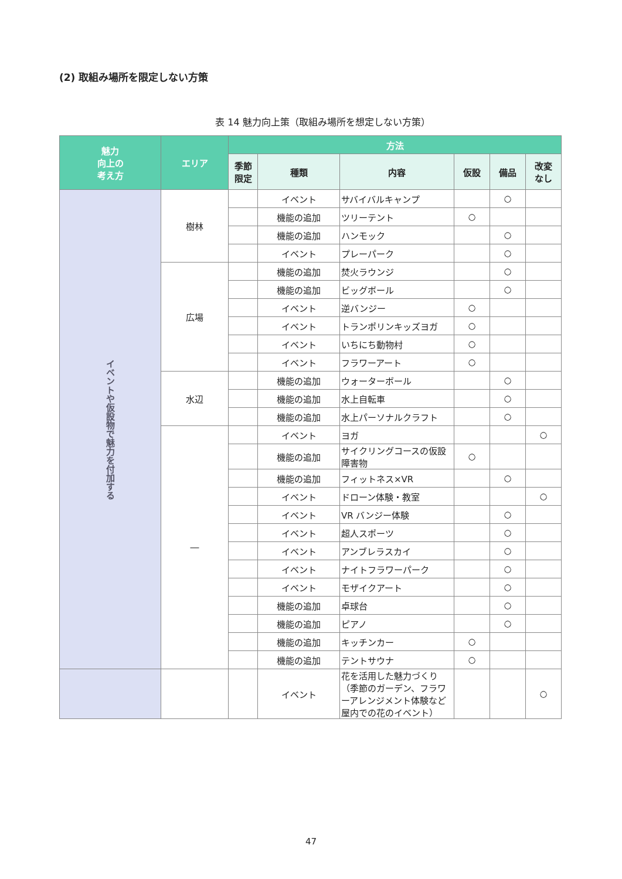(2) 取組み場所を限定しない方策
表 14 魅力向上策（取組み場所を想定しない方策）
| 魅力 向上の 考え方 | エリア | 方法 | | | | | |
| --- | --- | --- | --- | --- | --- | --- | --- |
| | | 季節 限定 | 種類 | 内容 | 仮設 | 備品 | 改変 なし |
| イベントや仮設物で魅力を付加する | 樹林 | | イベント | サバイバルキャンプ | | ○ | |
| | | | 機能の追加 | ツリーテント | ○ | | |
| | | | 機能の追加 | ハンモック | | ○ | |
| | | | イベント | プレーパーク | | ○ | |
| | 広場 | | 機能の追加 | 焚火ラウンジ | | ○ | |
| | | | 機能の追加 | ビッグボール | | ○ | |
| | | | イベント | 逆バンジー | ○ | | |
| | | | イベント | トランポリンキッズヨガ | ○ | | |
| | | | イベント | いちにち動物村 | ○ | | |
| | | | イベント | フラワーアート | ○ | | |
| | 水辺 | | 機能の追加 | ウォーターボール | | ○ | |
| | | | 機能の追加 | 水上自転車 | | ○ | |
| | | | 機能の追加 | 水上パーソナルクラフト | | ○ | |
| | ― | | イベント | ヨガ | | | ○ |
| | | | 機能の追加 | サイクリングコースの仮設障害物 | ○ | | |
| | | | 機能の追加 | フィットネス×VR | | ○ | |
| | | | イベント | ドローン体験・教室 | | | ○ |
| | | | イベント | VR バンジー体験 | | ○ | |
| | | | イベント | 超人スポーツ | | ○ | |
| | | | イベント | アンブレラスカイ | | ○ | |
| | | | イベント | ナイトフラワーパーク | | ○ | |
| | | | イベント | モザイクアート | | ○ | |
| | | | 機能の追加 | 卓球台 | | ○ | |
| | | | 機能の追加 | ピアノ | | ○ | |
| | | | 機能の追加 | キッチンカー | ○ | | |
| | | | 機能の追加 | テントサウナ | ○ | | |
| | | | イベント | 花を活用した魅力づくり（季節のガーデン、フラワーアレンジメント体験など屋内での花のイベント） | | | ○ |
47